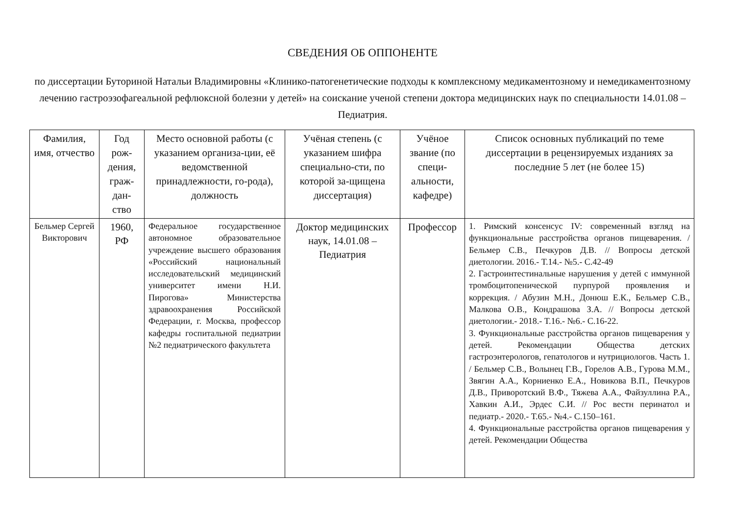СВЕДЕНИЯ ОБ ОППОНЕНТЕ
по диссертации Буториной Натальи Владимировны «Клинико-патогенетические подходы к комплексному медикаментозному и немедикаментозному лечению гастроэзофагеальной рефлюксной болезни у детей» на соискание ученой степени доктора медицинских наук по специальности 14.01.08 – Педиатрия.
| Фамилия, имя, отчество | Год рож-дения, граж-дан-ство | Место основной работы (с указанием организа-ции, её ведомственной принадлежности, го-рода), должность | Учёная степень (с указанием шифра специально-сти, по которой за-щищена диссертация) | Учёное звание (по специ-альности, кафедре) | Список основных публикаций по теме диссертации в рецензируемых изданиях за последние 5 лет (не более 15) |
| --- | --- | --- | --- | --- | --- |
| Бельмер Сергей Викторович | 1960, РФ | Федеральное государственное автономное образовательное учреждение высшего образования «Российский национальный исследовательский медицинский университет имени Н.И. Пирогова» Министерства здравоохранения Российской Федерации, г. Москва, профессор кафедры госпитальной педиатрии №2 педиатрического факультета | Доктор медицинских наук, 14.01.08 – Педиатрия | Профессор | 1. Римский консенсус IV: современный взгляд на функциональные расстройства органов пищеварения. / Бельмер С.В., Печкуров Д.В. // Вопросы детской диетологии. 2016.- Т.14.- №5.- С.42-49 2. Гастроинтестинальные нарушения у детей с иммунной тромбоцитопенической пурпурой проявления и коррекция. / Абузин М.Н., Донюш Е.К., Бельмер С.В., Малкова О.В., Кондрашова З.А. // Вопросы детской диетологии.- 2018.- Т.16.- №6.- С.16-22. 3. Функциональные расстройства органов пищеварения у детей. Рекомендации Общества детских гастроэнтерологов, гепатологов и нутрициологов. Часть 1. / Бельмер С.В., Волынец Г.В., Горелов А.В., Гурова М.М., Звягин А.А., Корниенко Е.А., Новикова В.П., Печкуров Д.В., Приворотский В.Ф., Тяжева А.А., Файзуллина Р.А., Хавкин А.И., Эрдес С.И. // Рос вестн перинатол и педиатр.- 2020.- Т.65.- №4.- С.150–161. 4. Функциональные расстройства органов пищеварения у детей. Рекомендации Общества |